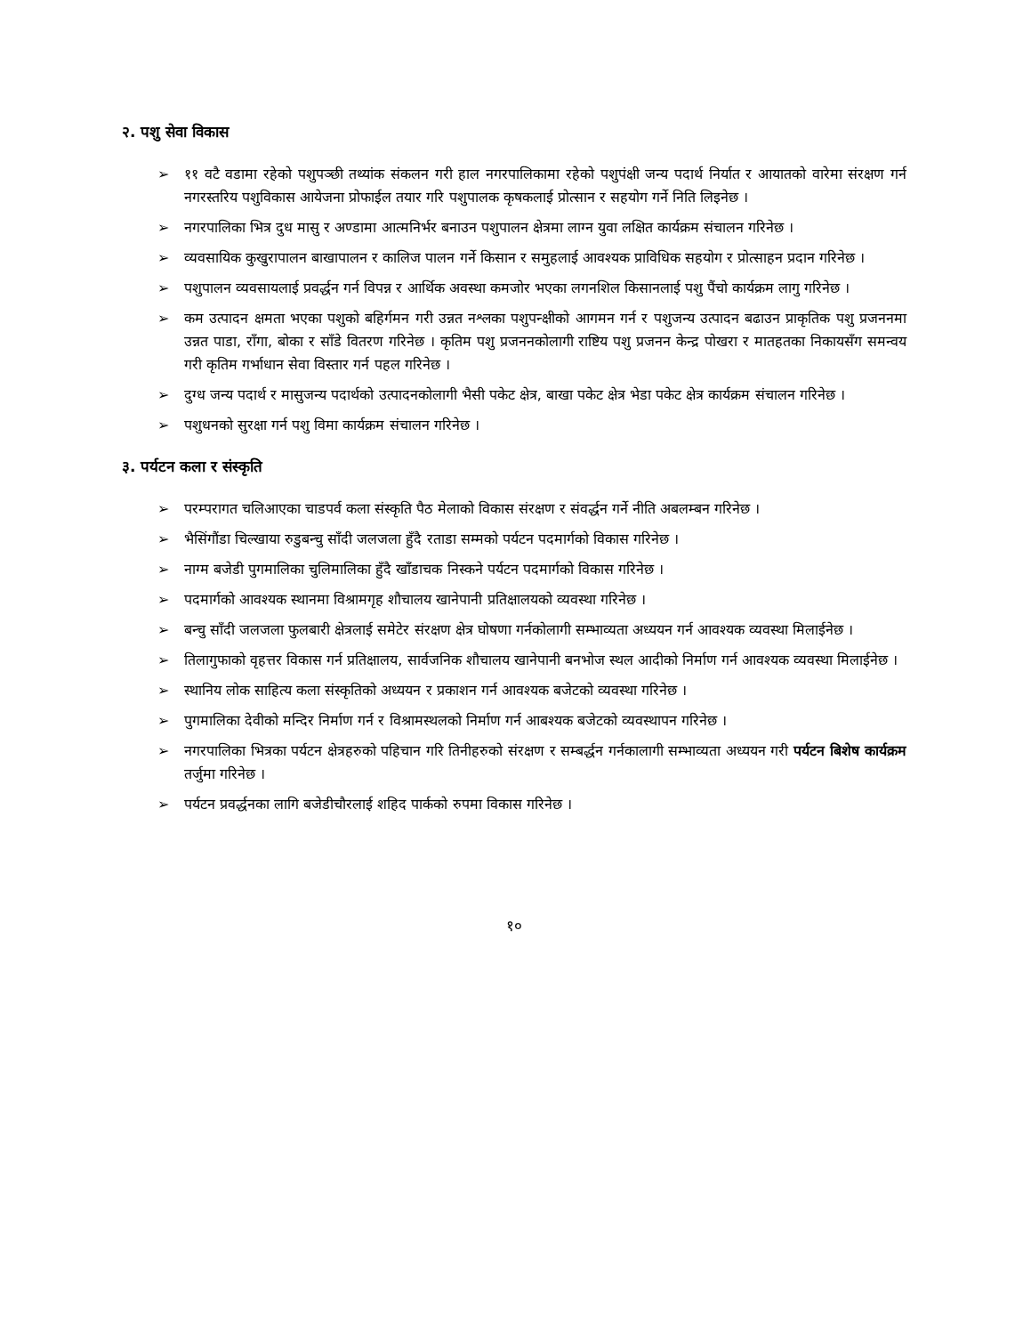२. पशु सेवा विकास
➢ ११ वटै वडामा रहेको पशुपञ्छी तथ्यांक संकलन गरी हाल नगरपालिकामा रहेको पशुपंक्षी जन्य पदार्थ निर्यात र आयातको वारेमा संरक्षण गर्न नगरस्तरिय पशुविकास आयेजना प्रोफाईल तयार गरि पशुपालक कृषकलाई प्रोत्सान र सहयोग गर्ने निति लिइनेछ ।
➢ नगरपालिका भित्र दुध मासु र अण्डामा आत्मनिर्भर बनाउन पशुपालन क्षेत्रमा लाग्न युवा लक्षित कार्यक्रम संचालन गरिनेछ ।
➢ व्यवसायिक कुखुरापालन बाखापालन र कालिज पालन गर्ने किसान र समुहलाई आवश्यक प्राविधिक सहयोग र प्रोत्साहन प्रदान गरिनेछ ।
➢ पशुपालन व्यवसायलाई प्रवर्द्धन गर्न विपन्न र आर्थिक अवस्था कमजोर भएका लगनशिल किसानलाई पशु पैंचो कार्यक्रम लागु गरिनेछ ।
➢ कम उत्पादन क्षमता भएका पशुको बहिर्गमन गरी उन्नत नश्लका पशुपन्क्षीको आगमन गर्न र पशुजन्य उत्पादन बढाउन प्राकृतिक पशु प्रजननमा उन्नत पाडा, राँगा, बोका र साँडे वितरण गरिनेछ । कृतिम पशु प्रजननकोलागी राष्टिय पशु प्रजनन केन्द्र पोखरा र मातहतका निकायसँग समन्वय गरी कृतिम गर्भाधान सेवा विस्तार गर्न पहल गरिनेछ ।
➢ दुग्ध जन्य पदार्थ र मासुजन्य पदार्थको उत्पादनकोलागी भैसी पकेट क्षेत्र, बाखा पकेट क्षेत्र भेडा पकेट क्षेत्र कार्यक्रम संचालन गरिनेछ ।
➢ पशुधनको सुरक्षा गर्न पशु विमा कार्यक्रम संचालन गरिनेछ ।
३. पर्यटन कला र संस्कृति
➢ परम्परागत चलिआएका चाडपर्व कला संस्कृति पैठ मेलाको विकास संरक्षण र संवर्द्धन गर्ने नीति अबलम्बन गरिनेछ ।
➢ भैसिंगौंडा चिल्खाया रुडुबन्चु साँदी जलजला हुँदै रताडा सम्मको पर्यटन पदमार्गको विकास गरिनेछ ।
➢ नाग्म बजेडी पुगमालिका चुलिमालिका हुँदै खाँडाचक निस्कने पर्यटन पदमार्गको विकास गरिनेछ ।
➢ पदमार्गको आवश्यक स्थानमा विश्रामगृह शौचालय खानेपानी प्रतिक्षालयको व्यवस्था गरिनेछ ।
➢ बन्चु साँदी जलजला फुलबारी क्षेत्रलाई समेटेर संरक्षण क्षेत्र घोषणा गर्नकोलागी सम्भाव्यता अध्ययन गर्न आवश्यक व्यवस्था मिलाईनेछ ।
➢ तिलागुफाको वृहत्तर विकास गर्न प्रतिक्षालय, सार्वजनिक शौचालय खानेपानी बनभोज स्थल आदीको निर्माण गर्न आवश्यक व्यवस्था मिलाईनेछ ।
➢ स्थानिय लोक साहित्य कला संस्कृतिको अध्ययन र प्रकाशन गर्न आवश्यक बजेटको व्यवस्था गरिनेछ ।
➢ पुगमालिका देवीको मन्दिर निर्माण गर्न र विश्रामस्थलको निर्माण गर्न आबश्यक बजेटको व्यवस्थापन गरिनेछ ।
➢ नगरपालिका भित्रका पर्यटन क्षेत्रहरुको पहिचान गरि तिनीहरुको संरक्षण र सम्बर्द्धन गर्नकालागी सम्भाव्यता अध्ययन गरी पर्यटन बिशेष कार्यक्रम तर्जुमा गरिनेछ ।
➢ पर्यटन प्रवर्द्धनका लागि बजेडीचौरलाई शहिद पार्कको रुपमा विकास गरिनेछ ।
१०